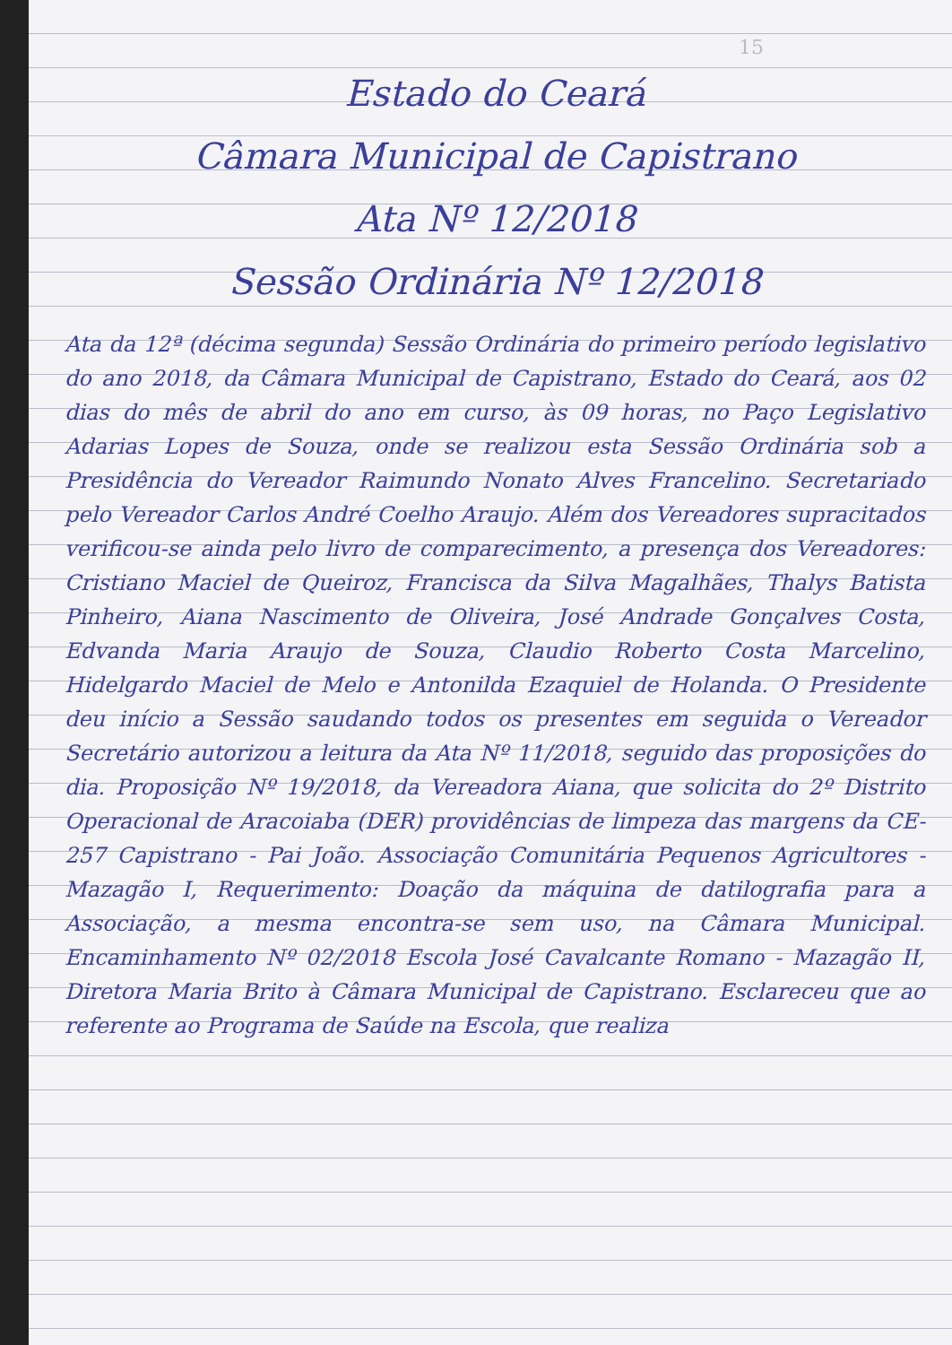15
Estado do Ceará
Câmara Municipal de Capistrano
Ata Nº 12/2018
Sessão Ordinária Nº 12/2018
Ata da 12ª (décima segunda) Sessão Ordinária do primeiro período legislativo do ano 2018, da Câmara Municipal de Capistrano, Estado do Ceará, aos 02 dias do mês de abril do ano em curso, às 09 horas, no Paço Legislativo Adarias Lopes de Souza, onde se realizou esta Sessão Ordinária sob a Presidência do Vereador Raimundo Nonato Alves Francelino. Secretariado pelo Vereador Carlos André Coelho Araujo. Além dos Vereadores supracitados verificou-se ainda pelo livro de comparecimento, a presença dos Vereadores: Cristiano Maciel de Queiroz, Francisca da Silva Magalhães, Thalys Batista Pinheiro, Aiana Nascimento de Oliveira, José Andrade Gonçalves Costa, Edvanda Maria Araujo de Souza, Claudio Roberto Costa Marcelino, Hidelgardo Maciel de Melo e Antonilda Ezaquiel de Holanda. O Presidente deu início a Sessão saudando todos os presentes em seguida o Vereador Secretário autorizou a leitura da Ata Nº 11/2018, seguido das proposições do dia. Proposição Nº 19/2018, da Vereadora Aiana, que solicita do 2º Distrito Operacional de Aracoiaba (DER) providências de limpeza das margens da CE-257 Capistrano - Pai João. Associação Comunitária Pequenos Agricultores - Mazagão I, Requerimento: Doação da máquina de datilografia para a Associação, a mesma encontra-se sem uso, na Câmara Municipal. Encaminhamento Nº 02/2018 Escola José Cavalcante Romano - Mazagão II, Diretora Maria Brito à Câmara Municipal de Capistrano. Esclareceu que ao referente ao Programa de Saúde na Escola, que realiza